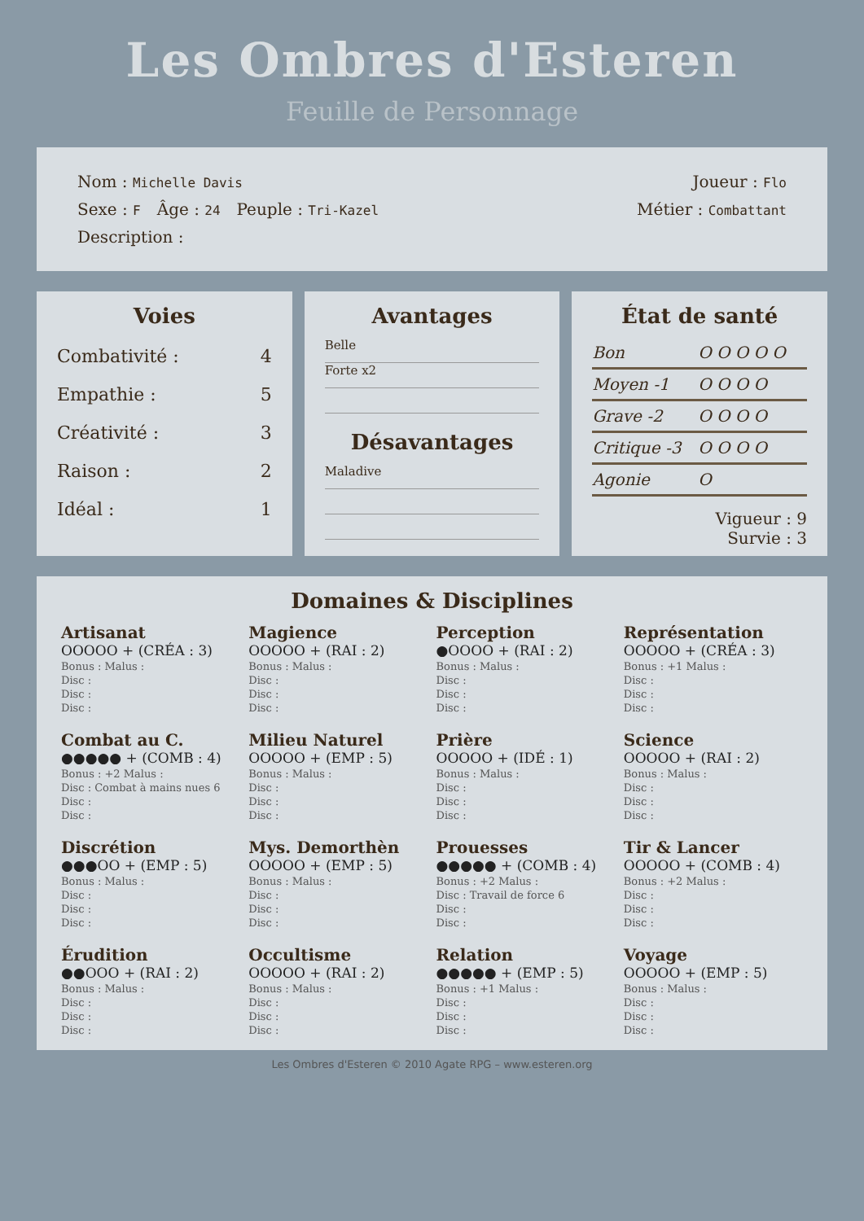Les Ombres d'Esteren
Feuille de Personnage
Nom : Michelle Davis Joueur : Flo
Sexe : F Âge : 24 Peuple : Tri-Kazel Métier : Combattant
Description :
Voies
Combativité : 4
Empathie : 5
Créativité : 3
Raison : 2
Idéal : 1
Avantages
Belle
Forte x2
Désavantages
Maladive
État de santé
Bon O O O O O
Moyen -1 O O O O
Grave -2 O O O O
Critique -3 O O O O
Agonie O
Vigueur : 9
Survie : 3
Domaines & Disciplines
Artisanat
OOOOO + (CRÉA : 3)
Bonus : Malus :
Disc :
Disc :
Disc :
Magience
OOOOO + (RAI : 2)
Bonus : Malus :
Disc :
Disc :
Disc :
Perception
●OOOO + (RAI : 2)
Bonus : Malus :
Disc :
Disc :
Disc :
Représentation
OOOOO + (CRÉA : 3)
Bonus : +1 Malus :
Disc :
Disc :
Disc :
Combat au C.
●●●●● + (COMB : 4)
Bonus : +2 Malus :
Disc : Combat à mains nues 6
Disc :
Disc :
Milieu Naturel
OOOOO + (EMP : 5)
Bonus : Malus :
Disc :
Disc :
Disc :
Prière
OOOOO + (IDÉ : 1)
Bonus : Malus :
Disc :
Disc :
Disc :
Science
OOOOO + (RAI : 2)
Bonus : Malus :
Disc :
Disc :
Disc :
Discrétion
●●●OO + (EMP : 5)
Bonus : Malus :
Disc :
Disc :
Disc :
Mys. Demorthèn
OOOOO + (EMP : 5)
Bonus : Malus :
Disc :
Disc :
Disc :
Prouesses
●●●●● + (COMB : 4)
Bonus : +2 Malus :
Disc : Travail de force 6
Disc :
Disc :
Tir & Lancer
OOOOO + (COMB : 4)
Bonus : +2 Malus :
Disc :
Disc :
Disc :
Érudition
●●OOO + (RAI : 2)
Bonus : Malus :
Disc :
Disc :
Disc :
Occultisme
OOOOO + (RAI : 2)
Bonus : Malus :
Disc :
Disc :
Disc :
Relation
●●●●● + (EMP : 5)
Bonus : +1 Malus :
Disc :
Disc :
Disc :
Voyage
OOOOO + (EMP : 5)
Bonus : Malus :
Disc :
Disc :
Disc :
Les Ombres d'Esteren © 2010 Agate RPG – www.esteren.org